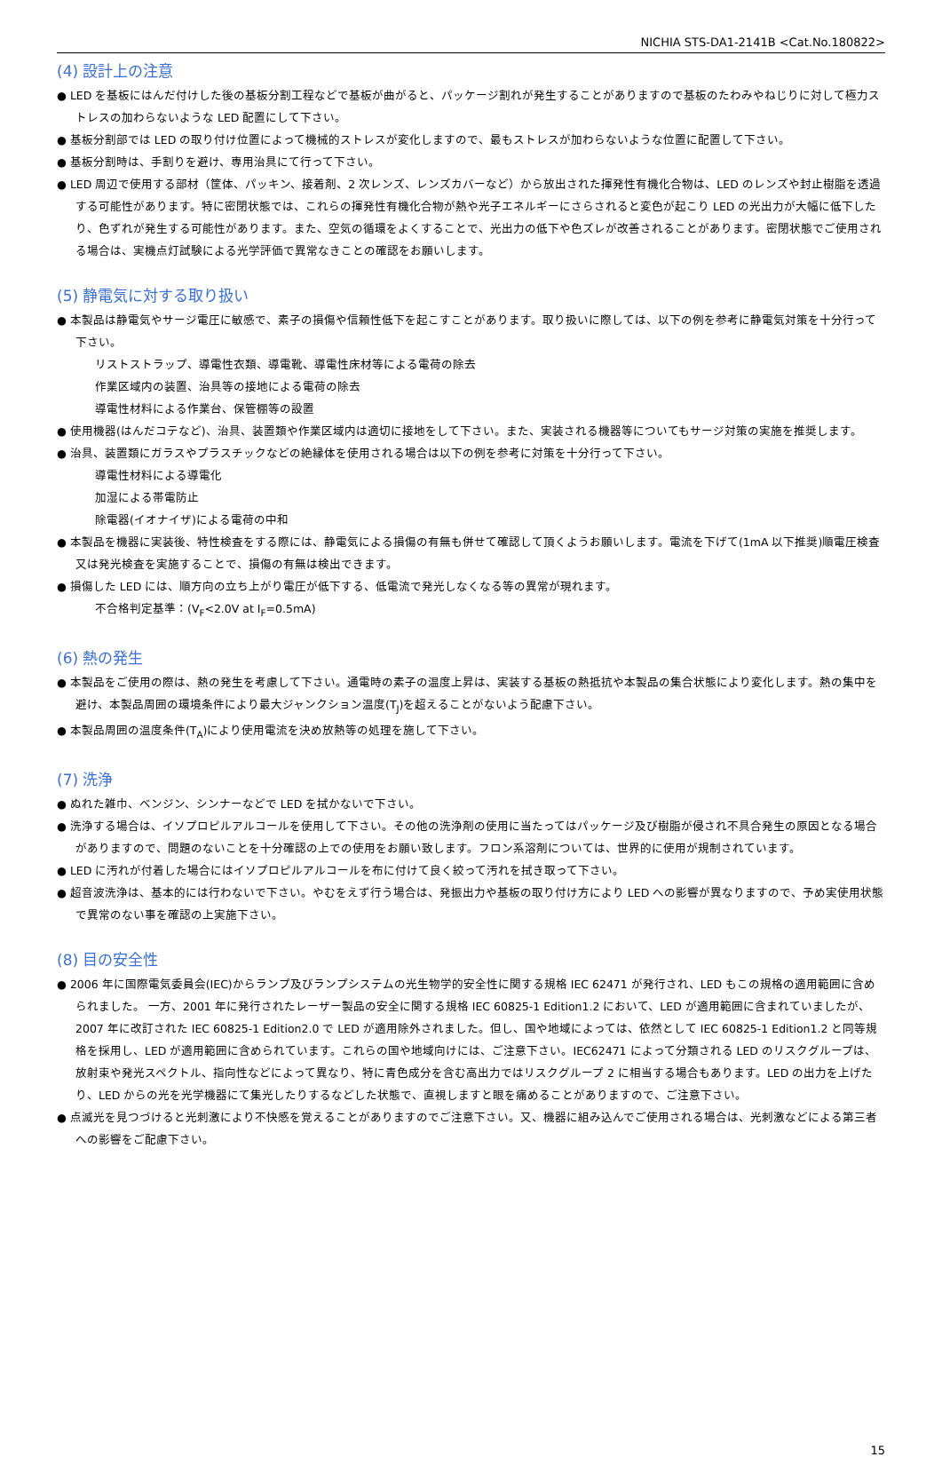NICHIA STS-DA1-2141B <Cat.No.180822>
(4) 設計上の注意
● LED を基板にはんだ付けした後の基板分割工程などで基板が曲がると、パッケージ割れが発生することがありますので基板のたわみやねじりに対して極力ストレスの加わらないような LED 配置にして下さい。
● 基板分割部では LED の取り付け位置によって機械的ストレスが変化しますので、最もストレスが加わらないような位置に配置して下さい。
● 基板分割時は、手割りを避け、専用治具にて行って下さい。
● LED 周辺で使用する部材（筐体、パッキン、接着剤、2 次レンズ、レンズカバーなど）から放出された揮発性有機化合物は、LED のレンズや封止樹脂を透過する可能性があります。特に密閉状態では、これらの揮発性有機化合物が熱や光子エネルギーにさらされると変色が起こり LED の光出力が大幅に低下したり、色ずれが発生する可能性があります。また、空気の循環をよくすることで、光出力の低下や色ズレが改善されることがあります。密閉状態でご使用される場合は、実機点灯試験による光学評価で異常なきことの確認をお願いします。
(5) 静電気に対する取り扱い
● 本製品は静電気やサージ電圧に敏感で、素子の損傷や信頼性低下を起こすことがあります。取り扱いに際しては、以下の例を参考に静電気対策を十分行って下さい。
リストストラップ、導電性衣類、導電靴、導電性床材等による電荷の除去
作業区域内の装置、治具等の接地による電荷の除去
導電性材料による作業台、保管棚等の設置
● 使用機器(はんだコテなど)、治具、装置類や作業区域内は適切に接地をして下さい。また、実装される機器等についてもサージ対策の実施を推奨します。
● 治具、装置類にガラスやプラスチックなどの絶縁体を使用される場合は以下の例を参考に対策を十分行って下さい。
導電性材料による導電化
加湿による帯電防止
除電器(イオナイザ)による電荷の中和
● 本製品を機器に実装後、特性検査をする際には、静電気による損傷の有無も併せて確認して頂くようお願いします。電流を下げて(1mA 以下推奨)順電圧検査又は発光検査を実施することで、損傷の有無は検出できます。
● 損傷した LED には、順方向の立ち上がり電圧が低下する、低電流で発光しなくなる等の異常が現れます。
不合格判定基準：(V<sub>F</sub><2.0V at I<sub>F</sub>=0.5mA)
(6) 熱の発生
● 本製品をご使用の際は、熱の発生を考慮して下さい。通電時の素子の温度上昇は、実装する基板の熱抵抗や本製品の集合状態により変化します。熱の集中を避け、本製品周囲の環境条件により最大ジャンクション温度(T<sub>J</sub>)を超えることがないよう配慮下さい。
● 本製品周囲の温度条件(T<sub>A</sub>)により使用電流を決め放熱等の処理を施して下さい。
(7) 洗浄
● ぬれた雑巾、ベンジン、シンナーなどで LED を拭かないで下さい。
● 洗浄する場合は、イソプロピルアルコールを使用して下さい。その他の洗浄剤の使用に当たってはパッケージ及び樹脂が侵され不具合発生の原因となる場合がありますので、問題のないことを十分確認の上での使用をお願い致します。フロン系溶剤については、世界的に使用が規制されています。
● LED に汚れが付着した場合にはイソプロピルアルコールを布に付けて良く絞って汚れを拭き取って下さい。
● 超音波洗浄は、基本的には行わないで下さい。やむをえず行う場合は、発振出力や基板の取り付け方により LED への影響が異なりますので、予め実使用状態で異常のない事を確認の上実施下さい。
(8) 目の安全性
● 2006 年に国際電気委員会(IEC)からランプ及びランプシステムの光生物学的安全性に関する規格 IEC 62471 が発行され、LED もこの規格の適用範囲に含められました。 一方、2001 年に発行されたレーザー製品の安全に関する規格 IEC 60825-1 Edition1.2 において、LED が適用範囲に含まれていましたが、2007 年に改訂された IEC 60825-1 Edition2.0 で LED が適用除外されました。但し、国や地域によっては、依然として IEC 60825-1 Edition1.2 と同等規格を採用し、LED が適用範囲に含められています。これらの国や地域向けには、ご注意下さい。IEC62471 によって分類される LED のリスクグループは、放射束や発光スペクトル、指向性などによって異なり、特に青色成分を含む高出力ではリスクグループ 2 に相当する場合もあります。LED の出力を上げたり、LED からの光を光学機器にて集光したりするなどした状態で、直視しますと眼を痛めることがありますので、ご注意下さい。
● 点滅光を見つづけると光刺激により不快感を覚えることがありますのでご注意下さい。又、機器に組み込んでご使用される場合は、光刺激などによる第三者への影響をご配慮下さい。
15